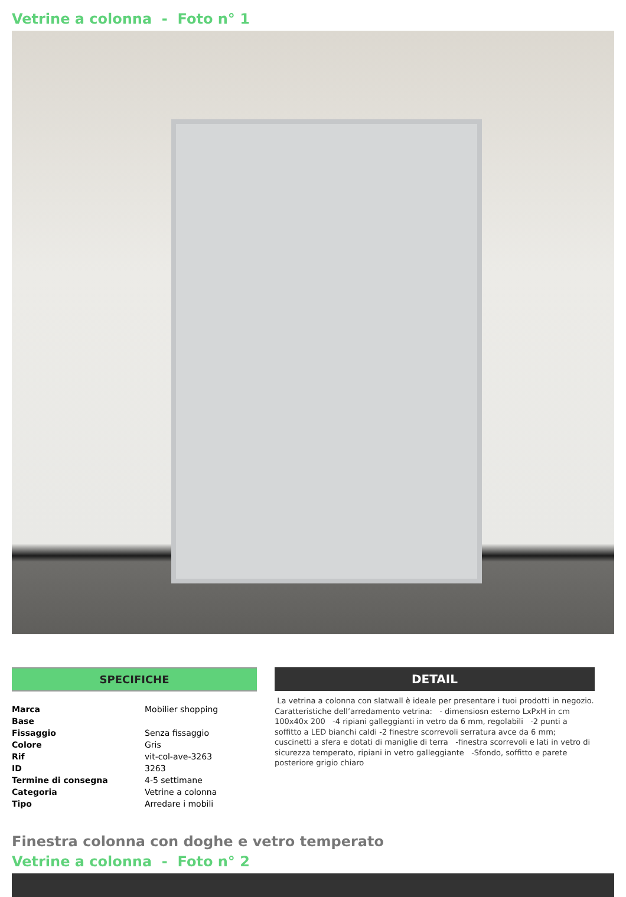Vetrine a colonna - Foto n° 1
SPECIFICHE
| Marca | Mobilier shopping |
| Base | |
| Fissaggio | Senza fissaggio |
| Colore | Gris |
| Rif | vit-col-ave-3263 |
| ID | 3263 |
| Termine di consegna | 4-5 settimane |
| Categoria | Vetrine a colonna |
| Tipo | Arredare i mobili |
DETAIL
La vetrina a colonna con slatwall è ideale per presentare i tuoi prodotti in negozio.
Caratteristiche dell’arredamento vetrina: - dimensiosn esterno LxPxH in cm 100x40x 200 -4 ripiani galleggianti in vetro da 6 mm, regolabili -2 punti a soffitto a LED bianchi caldi -2 finestre scorrevoli serratura avce da 6 mm; cuscinetti a sfera e dotati di maniglie di terra -finestra scorrevoli e lati in vetro di sicurezza temperato, ripiani in vetro galleggiante -Sfondo, soffitto e parete posteriore grigio chiaro
Finestra colonna con doghe e vetro temperato
Vetrine a colonna - Foto n° 2